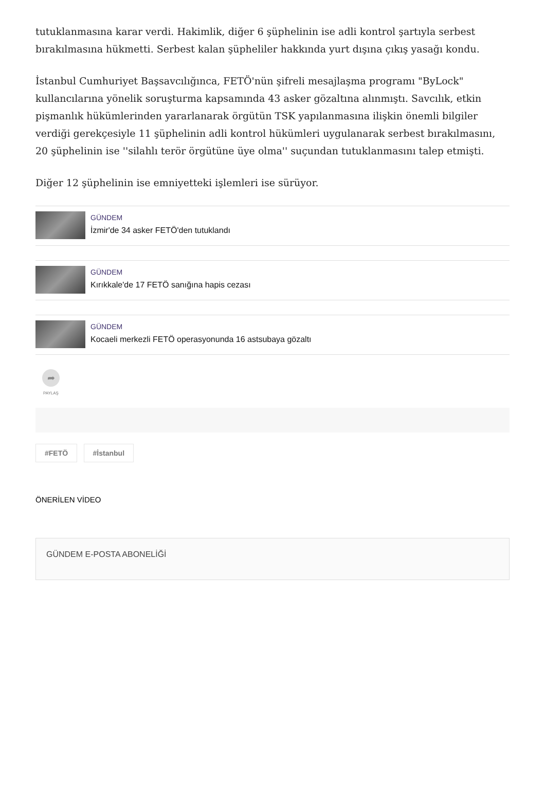tutuklanmasına karar verdi. Hakimlik, diğer 6 şüphelinin ise adli kontrol şartıyla serbest bırakılmasına hükmetti. Serbest kalan şüpheliler hakkında yurt dışına çıkış yasağı kondu.
İstanbul Cumhuriyet Başsavcılığınca, FETÖ'nün şifreli mesajlaşma programı "ByLock" kullancılarına yönelik soruşturma kapsamında 43 asker gözaltına alınmıştı. Savcılık, etkin pişmanlık hükümlerinden yararlanarak örgütün TSK yapılanmasına ilişkin önemli bilgiler verdiği gerekçesiyle 11 şüphelinin adli kontrol hükümleri uygulanarak serbest bırakılmasını, 20 şüphelinin ise ''silahlı terör örgütüne üye olma'' suçundan tutuklanmasını talep etmişti.
Diğer 12 şüphelinin ise emniyetteki işlemleri ise sürüyor.
GÜNDEM
İzmir'de 34 asker FETÖ'den tutuklandı
GÜNDEM
Kırıkkale'de 17 FETÖ sanığına hapis cezası
GÜNDEM
Kocaeli merkezli FETÖ operasyonunda 16 astsubaya gözaltı
➦
PAYLAŞ
#FETÖ #İstanbul
ÖNERİLEN VİDEO
GÜNDEM E-POSTA ABONELİĞİ